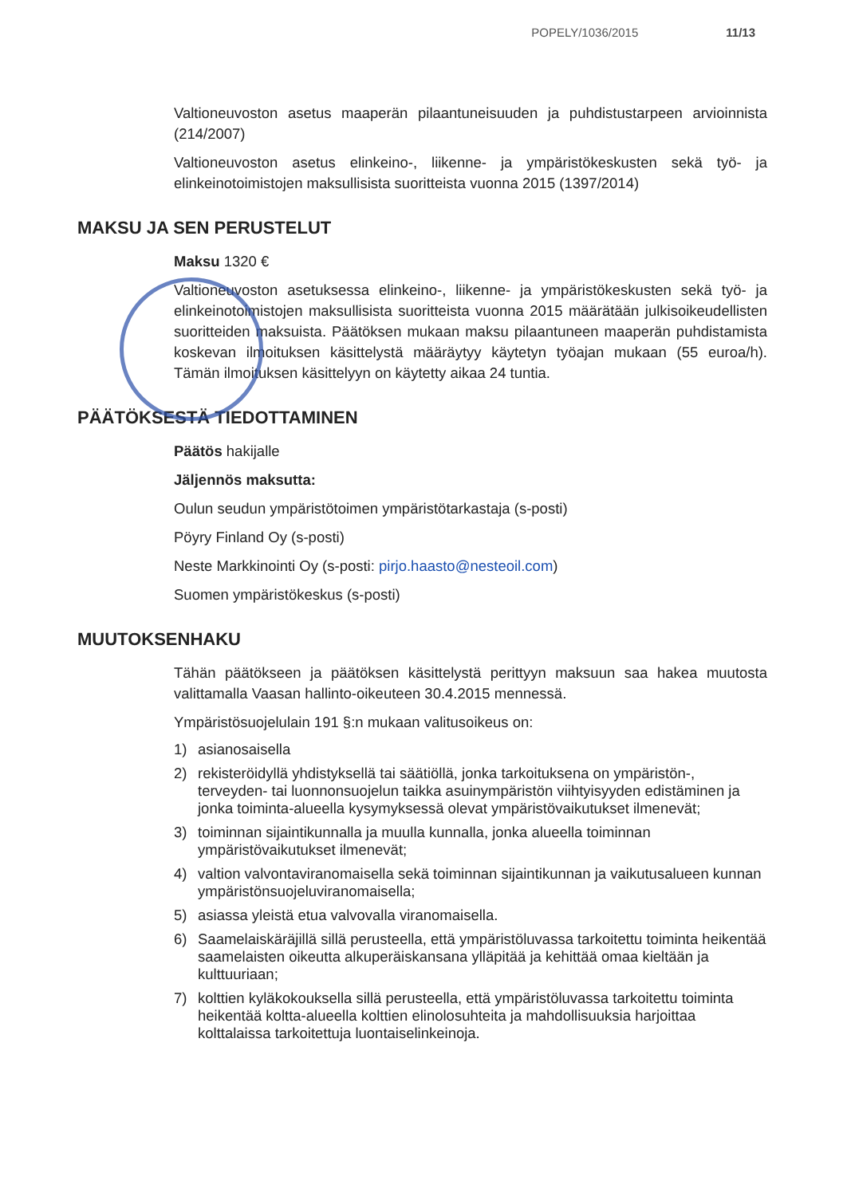POPELY/1036/2015 11/13
Valtioneuvoston asetus maaperän pilaantuneisuuden ja puhdistustarpeen arvioinnista (214/2007)
Valtioneuvoston asetus elinkeino-, liikenne- ja ympäristökeskusten sekä työ- ja elinkeinotoimistojen maksullisista suoritteista vuonna 2015 (1397/2014)
MAKSU JA SEN PERUSTELUT
Maksu 1320 €
Valtioneuvoston asetuksessa elinkeino-, liikenne- ja ympäristökeskusten sekä työ- ja elinkeinotoimistojen maksullisista suoritteista vuonna 2015 määrätään julkisoikeudellisten suoritteiden maksuista. Päätöksen mukaan maksu pilaantuneen maaperän puhdistamista koskevan ilmoituksen käsittelystä määräytyy käytetyn työajan mukaan (55 euroa/h). Tämän ilmoituksen käsittelyyn on käytetty aikaa 24 tuntia.
PÄÄTÖKSESTÄ TIEDOTTAMINEN
Päätös hakijalle
Jäljennös maksutta:
Oulun seudun ympäristötoimen ympäristötarkastaja (s-posti)
Pöyry Finland Oy (s-posti)
Neste Markkinointi Oy (s-posti: pirjo.haasto@nesteoil.com)
Suomen ympäristökeskus (s-posti)
MUUTOKSENHAKU
Tähän päätökseen ja päätöksen käsittelystä perittyyn maksuun saa hakea muutosta valittamalla Vaasan hallinto-oikeuteen 30.4.2015 mennessä.
Ympäristösuojelulain 191 §:n mukaan valitusoikeus on:
1) asianosaisella
2) rekisteröidyllä yhdistyksellä tai säätiöllä, jonka tarkoituksena on ympäristön-, terveyden- tai luonnonsuojelun taikka asuinympäristön viihtyisyyden edistäminen ja jonka toiminta-alueella kysymyksessä olevat ympäristövaikutukset ilmenevät;
3) toiminnan sijaintikunnalla ja muulla kunnalla, jonka alueella toiminnan ympäristövaikutukset ilmenevät;
4) valtion valvontaviranomaisella sekä toiminnan sijaintikunnan ja vaikutusalueen kunnan ympäristönsuojeluviranomaisella;
5) asiassa yleistä etua valvovalla viranomaisella.
6) Saamelaiskäräjillä sillä perusteella, että ympäristöluvassa tarkoitettu toiminta heikentää saamelaisten oikeutta alkuperäiskansana ylläpitää ja kehittää omaa kieltään ja kulttuuriaan;
7) kolttien kyläkokouksella sillä perusteella, että ympäristöluvassa tarkoitettu toiminta heikentää koltta-alueella kolttien elinolosuhteita ja mahdollisuuksia harjoittaa kolttalaissa tarkoitettuja luontaiselinkeinoja.